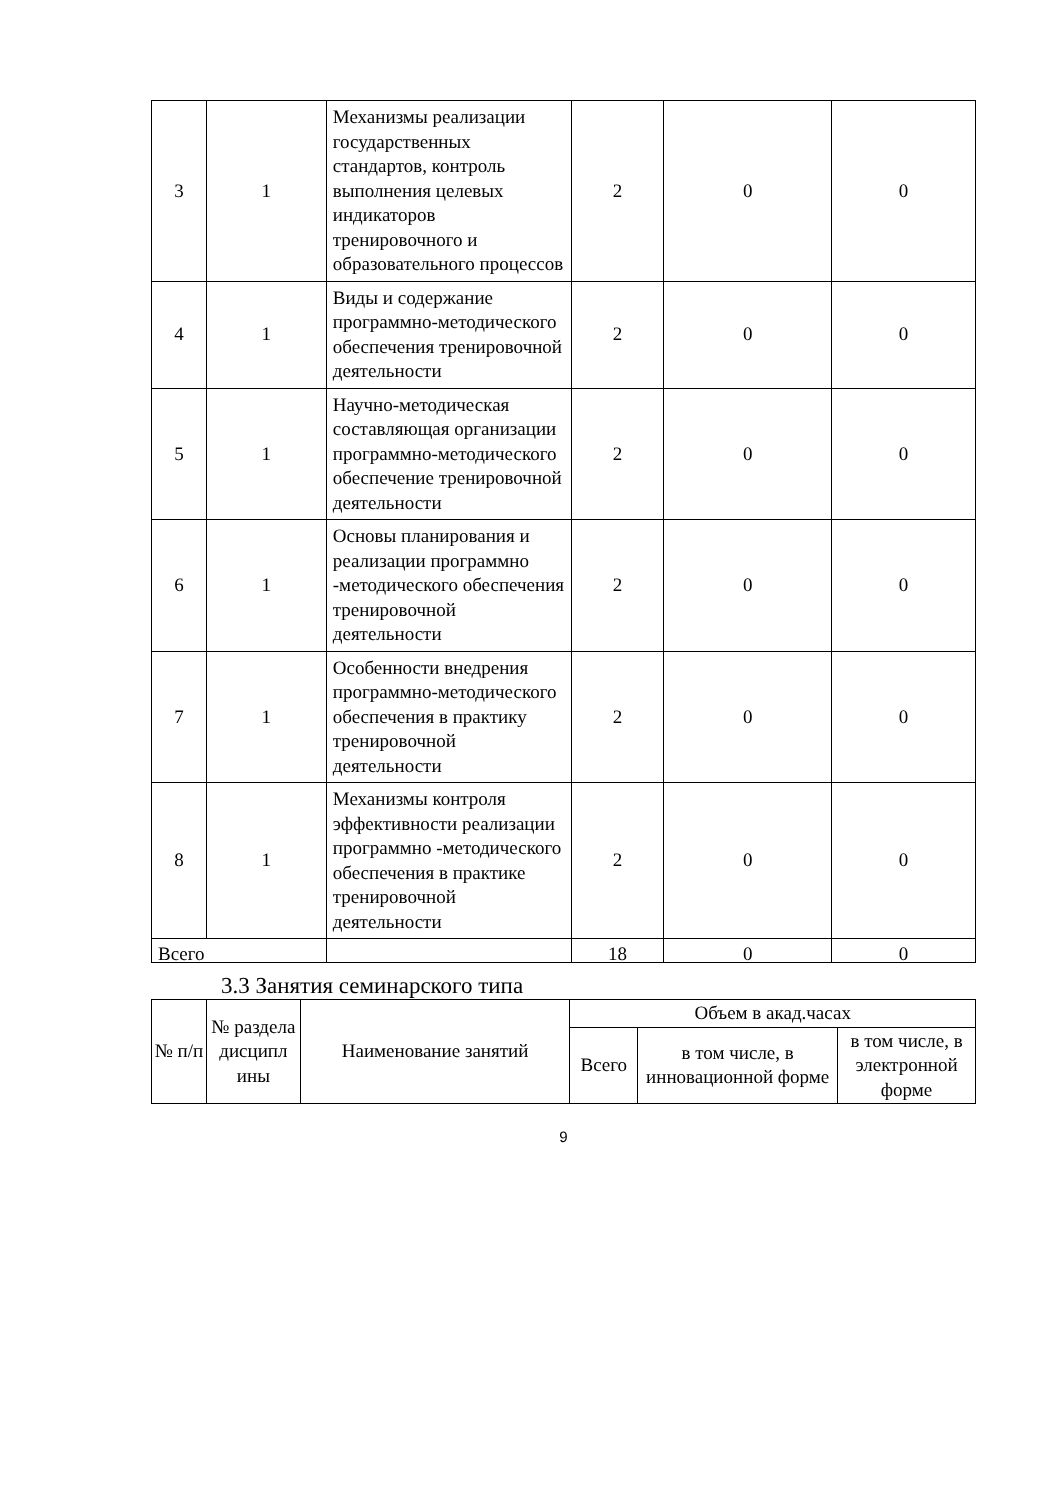| 3 | 1 | Механизмы реализации государственных стандартов, контроль выполнения целевых индикаторов тренировочного и образовательного процессов | 2 | 0 | 0 |
| 4 | 1 | Виды и содержание программно-методического обеспечения тренировочной деятельности | 2 | 0 | 0 |
| 5 | 1 | Научно-методическая составляющая организации программно-методического обеспечение тренировочной деятельности | 2 | 0 | 0 |
| 6 | 1 | Основы планирования и реализации программно -методического обеспечения тренировочной деятельности | 2 | 0 | 0 |
| 7 | 1 | Особенности внедрения программно-методического обеспечения в практику тренировочной деятельности | 2 | 0 | 0 |
| 8 | 1 | Механизмы контроля эффективности реализации программно -методического обеспечения в практике тренировочной деятельности | 2 | 0 | 0 |
| Всего | | | 18 | 0 | 0 |
3.3 Занятия семинарского типа
| № п/п | № раздела дисципл ины | Наименование занятий | Объем в акад.часах | | |
| --- | --- | --- | --- | --- | --- |
| | | | Всего | в том числе, в инновационной форме | в том числе, в электронной форме |
9